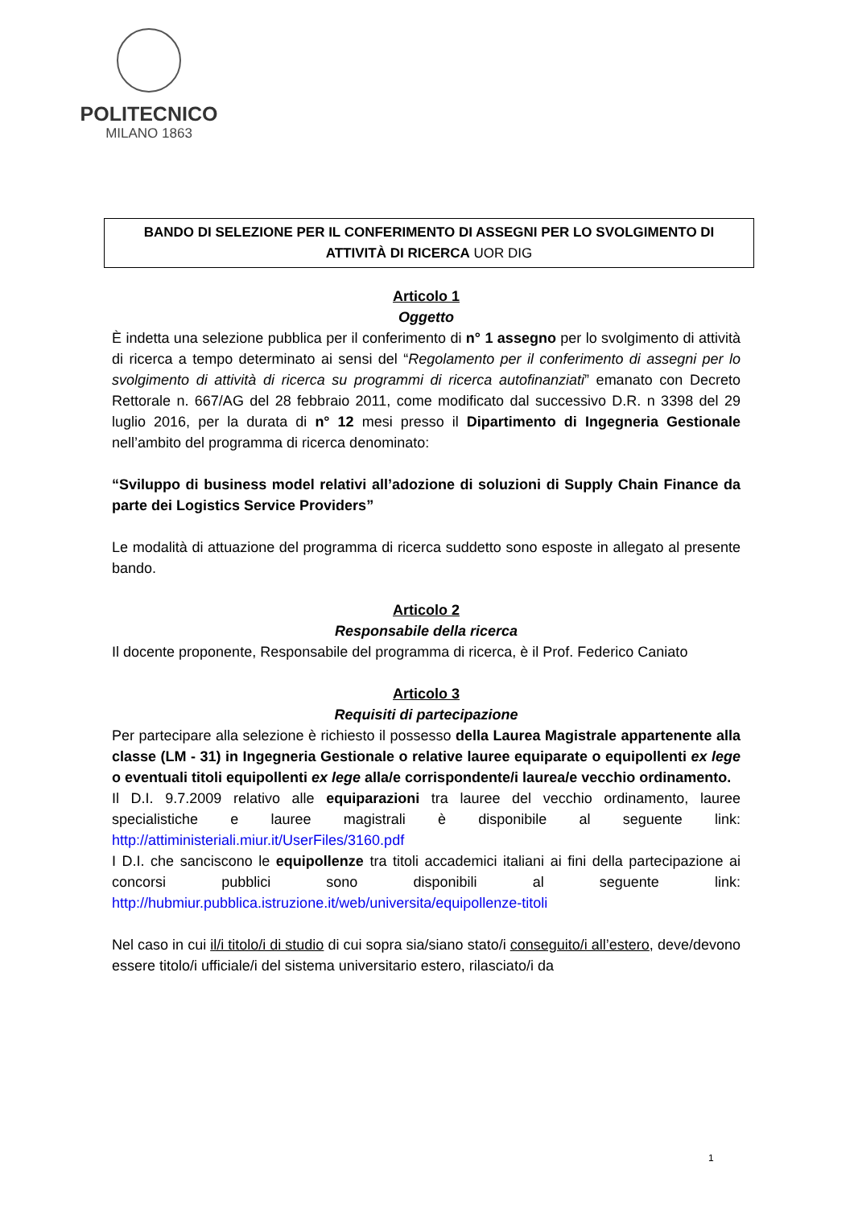POLITECNICO
MILANO 1863
BANDO DI SELEZIONE PER IL CONFERIMENTO DI ASSEGNI PER LO SVOLGIMENTO DI
ATTIVITÀ DI RICERCA UOR DIG
Articolo 1
Oggetto
È indetta una selezione pubblica per il conferimento di n° 1 assegno per lo svolgimento di attività di ricerca a tempo determinato ai sensi del “Regolamento per il conferimento di assegni per lo svolgimento di attività di ricerca su programmi di ricerca autofinanziati” emanato con Decreto Rettorale n. 667/AG del 28 febbraio 2011, come modificato dal successivo D.R. n 3398 del 29 luglio 2016, per la durata di n° 12 mesi presso il Dipartimento di Ingegneria Gestionale nell’ambito del programma di ricerca denominato:
“Sviluppo di business model relativi all’adozione di soluzioni di Supply Chain Finance da parte dei Logistics Service Providers”
Le modalità di attuazione del programma di ricerca suddetto sono esposte in allegato al presente bando.
Articolo 2
Responsabile della ricerca
Il docente proponente, Responsabile del programma di ricerca, è il Prof. Federico Caniato
Articolo 3
Requisiti di partecipazione
Per partecipare alla selezione è richiesto il possesso della Laurea Magistrale appartenente alla classe (LM - 31) in Ingegneria Gestionale o relative lauree equiparate o equipollenti ex lege o eventuali titoli equipollenti ex lege alla/e corrispondente/i laurea/e vecchio ordinamento.
Il D.I. 9.7.2009 relativo alle equiparazioni tra lauree del vecchio ordinamento, lauree specialistiche e lauree magistrali è disponibile al seguente link: http://attiministeriali.miur.it/UserFiles/3160.pdf
I D.I. che sanciscono le equipollenze tra titoli accademici italiani ai fini della partecipazione ai concorsi pubblici sono disponibili al seguente link: http://hubmiur.pubblica.istruzione.it/web/universita/equipollenze-titoli
Nel caso in cui il/i titolo/i di studio di cui sopra sia/siano stato/i conseguito/i all’estero, deve/devono essere titolo/i ufficiale/i del sistema universitario estero, rilasciato/i da
1